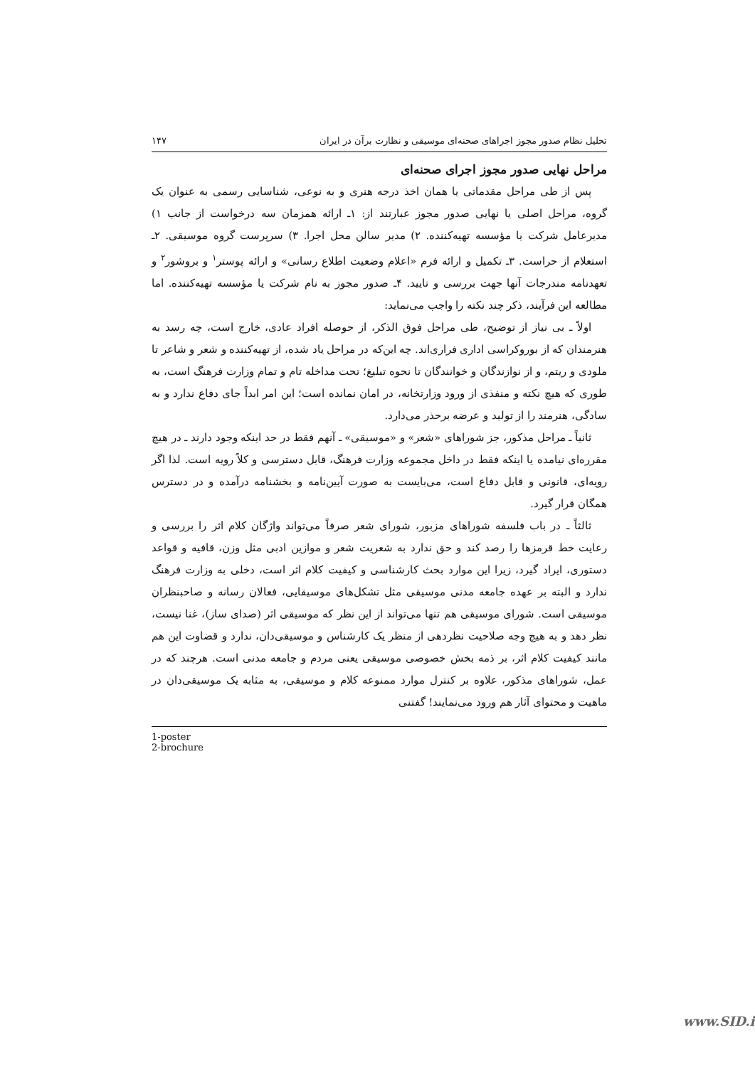تحلیل نظام صدور مجوز اجراهای صحنه‌ای موسیقی و نظارت برآن در ایران ۱۴۷
مراحل نهایی صدور مجوز اجرای صحنه‌ای
پس از طی مراحل مقدماتی یا همان اخذ درجه هنری و به نوعی، شناسایی رسمی به عنوان یک گروه، مراحل اصلی یا نهایی صدور مجوز عبارتند از: ۱ـ ارائه همزمان سه درخواست از جانب ۱) مدیرعامل شرکت یا مؤسسه تهیه‌کننده. ۲) مدیر سالن محل اجرا. ۳) سرپرست گروه موسیقی. ۲ـ استعلام از حراست. ۳ـ تکمیل و ارائه فرم «اعلام وضعیت اطلاع رسانی» و ارائه پوستر<sup>۱</sup> و بروشور<sup>۲</sup> و تعهدنامه مندرجات آنها جهت بررسی و تایید. ۴ـ صدور مجوز به نام شرکت یا مؤسسه تهیه‌کننده. اما مطالعه این فرآیند، ذکر چند نکته را واجب می‌نماید:
اولاً ـ بی نیاز از توضیح، طی مراحل فوق الذکر، از حوصله افراد عادی، خارج است، چه رسد به هنرمندان که از بوروکراسی اداری فراری‌اند. چه این‌که در مراحل یاد شده، از تهیه‌کننده و شعر و شاعر تا ملودی و ریتم، و از نوازندگان و خوانندگان تا نحوه تبلیغ؛ تحت مداخله تام و تمام وزارت فرهنگ است، به طوری که هیچ نکته و منفذی از ورود وزارتخانه، در امان نمانده است؛ این امر ابداً جای دفاع ندارد و به سادگی، هنرمند را از تولید و عرضه برحذر می‌دارد.
ثانیاً ـ مراحل مذکور، جز شوراهای «شعر» و «موسیقی» ـ آنهم فقط در حد اینکه وجود دارند ـ در هیچ مقرره‌ای نیامده یا اینکه فقط در داخل مجموعه وزارت فرهنگ، قابل دسترسی و کلاً رویه است. لذا اگر رویه‌ای، قانونی و قابل دفاع است، می‌بایست به صورت آیین‌نامه و بخشنامه درآمده و در دسترس همگان قرار گیرد.
ثالثاً ـ در باب فلسفه شوراهای مزبور، شورای شعر صرفاً می‌تواند واژگان کلام اثر را بررسی و رعایت خط قرمزها را رصد کند و حق ندارد به شعریت شعر و موازین ادبی مثل وزن، قافیه و قواعد دستوری، ایراد گیرد، زیرا این موارد بحث کارشناسی و کیفیت کلام اثر است، دخلی به وزارت فرهنگ ندارد و البته بر عهده جامعه مدنی موسیقی مثل تشکل‌های موسیقایی، فعالان رسانه و صاحبنظران موسیقی است. شورای موسیقی هم تنها می‌تواند از این نظر که موسیقی اثر (صدای ساز)، غنا نیست، نظر دهد و به هیچ وجه صلاحیت نظردهی از منظر یک کارشناس و موسیقی‌دان، ندارد و قضاوت این هم مانند کیفیت کلام اثر، بر ذمه بخش خصوصی موسیقی یعنی مردم و جامعه مدنی است. هرچند که در عمل، شوراهای مذکور، علاوه بر کنترل موارد ممنوعه کلام و موسیقی، به مثابه یک موسیقی‌دان در ماهیت و محتوای آثار هم ورود می‌نمایند! گفتنی
1-poster
2-brochure
www.SID.ir